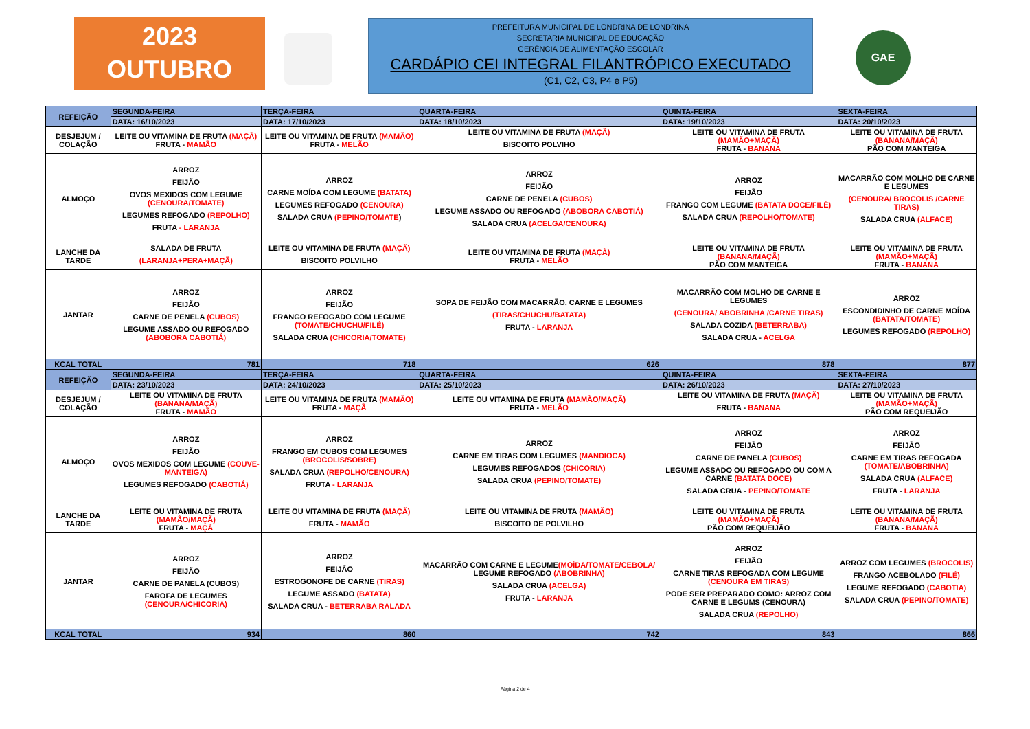2023
OUTUBRO
PREFEITURA MUNICIPAL DE LONDRINA DE LONDRINA
SECRETARIA MUNICIPAL DE EDUCAÇÃO
GERÊNCIA DE ALIMENTAÇÃO ESCOLAR
CARDÁPIO CEI INTEGRAL FILANTRÓPICO EXECUTADO
(C1, C2, C3, P4 e P5)
GAE
| REFEIÇÃO | SEGUNDA-FEIRA | TERÇA-FEIRA | QUARTA-FEIRA | QUINTA-FEIRA | SEXTA-FEIRA |
| --- | --- | --- | --- | --- | --- |
| | DATA: 16/10/2023 | DATA: 17/10/2023 | DATA: 18/10/2023 | DATA: 19/10/2023 | DATA: 20/10/2023 |
| DESJEJUM / COLAÇÃO | LEITE OU VITAMINA DE FRUTA (MAÇÃ) FRUTA - MAMÃO | LEITE OU VITAMINA DE FRUTA (MAMÃO) FRUTA - MELÃO | LEITE OU VITAMINA DE FRUTA (MAÇÃ) BISCOITO POLVIHO | LEITE OU VITAMINA DE FRUTA (MAMÃO+MAÇÃ) FRUTA - BANANA | LEITE OU VITAMINA DE FRUTA (BANANA/MAÇÃ) PÃO COM MANTEIGA |
| ALMOÇO | ARROZ FEIJÃO OVOS MEXIDOS COM LEGUME (CENOURA/TOMATE) LEGUMES REFOGADO (REPOLHO) FRUTA - LARANJA | ARROZ CARNE MOÍDA COM LEGUME (BATATA) LEGUMES REFOGADO (CENOURA) SALADA CRUA (PEPINO/TOMATE ) | ARROZ FEIJÃO CARNE DE PENELA (CUBOS) LEGUME ASSADO OU REFOGADO (ABOBORA CABOTIÁ) SALADA CRUA (ACELGA/CENOURA) | ARROZ FEIJÃO FRANGO COM LEGUME (BATATA DOCE/FILÉ) SALADA CRUA (REPOLHO/TOMATE) | MACARRÃO COM MOLHO DE CARNE E LEGUMES (CENOURA/ BROCOLIS /CARNE TIRAS) SALADA CRUA (ALFACE) |
| LANCHE DA TARDE | SALADA DE FRUTA (LARANJA+PERA+MAÇÃ) | LEITE OU VITAMINA DE FRUTA (MAÇÃ) BISCOITO POLVILHO | LEITE OU VITAMINA DE FRUTA (MAÇÃ) FRUTA - MELÃO | LEITE OU VITAMINA DE FRUTA (BANANA/MAÇÃ) PÃO COM MANTEIGA | LEITE OU VITAMINA DE FRUTA (MAMÃO+MAÇÃ) FRUTA - BANANA |
| JANTAR | ARROZ FEIJÃO CARNE DE PENELA (CUBOS) LEGUME ASSADO OU REFOGADO (ABOBORA CABOTIÁ) | ARROZ FEIJÃO FRANGO REFOGADO COM LEGUME (TOMATE/CHUCHU/FILÉ) SALADA CRUA (CHICORIA/TOMATE) | SOPA DE FEIJÃO COM MACARRÃO, CARNE E LEGUMES (TIRAS/CHUCHU/BATATA) FRUTA - LARANJA | MACARRÃO COM MOLHO DE CARNE E LEGUMES (CENOURA/ ABOBRINHA /CARNE TIRAS) SALADA COZIDA (BETERRABA) SALADA CRUA - ACELGA | ARROZ ESCONDIDINHO DE CARNE MOÍDA (BATATA/TOMATE) LEGUMES REFOGADO (REPOLHO) |
| KCAL TOTAL | 781 | 718 | 626 | 878 | 877 |
| REFEIÇÃO | SEGUNDA-FEIRA | TERÇA-FEIRA | QUARTA-FEIRA | QUINTA-FEIRA | SEXTA-FEIRA |
| | DATA: 23/10/2023 | DATA: 24/10/2023 | DATA: 25/10/2023 | DATA: 26/10/2023 | DATA: 27/10/2023 |
| DESJEJUM / COLAÇÃO | LEITE OU VITAMINA DE FRUTA (BANANA/MAÇÃ) FRUTA - MAMÃO | LEITE OU VITAMINA DE FRUTA (MAMÃO) FRUTA - MAÇÃ | LEITE OU VITAMINA DE FRUTA (MAMÃO/MAÇÃ) FRUTA - MELÃO | LEITE OU VITAMINA DE FRUTA (MAÇÃ) FRUTA - BANANA | LEITE OU VITAMINA DE FRUTA (MAMÃO+MAÇÃ) PÃO COM REQUEIJÃO |
| ALMOÇO | ARROZ FEIJÃO OVOS MEXIDOS COM LEGUME (COUVE-MANTEIGA) LEGUMES REFOGADO (CABOTIÁ) | ARROZ FRANGO EM CUBOS COM LEGUMES (BROCOLIS/SOBRE) SALADA CRUA (REPOLHO/CENOURA) FRUTA - LARANJA | ARROZ CARNE EM TIRAS COM LEGUMES (MANDIOCA) LEGUMES REFOGADOS (CHICORIA) SALADA CRUA (PEPINO/TOMATE) | ARROZ FEIJÃO CARNE DE PANELA (CUBOS) LEGUME ASSADO OU REFOGADO OU COM A CARNE (BATATA DOCE) SALADA CRUA - PEPINO/TOMATE | ARROZ FEIJÃO CARNE EM TIRAS REFOGADA (TOMATE/ABOBRINHA) SALADA CRUA (ALFACE) FRUTA - LARANJA |
| LANCHE DA TARDE | LEITE OU VITAMINA DE FRUTA (MAMÃO/MAÇÃ) FRUTA - MAÇÃ | LEITE OU VITAMINA DE FRUTA (MAÇÃ) FRUTA - MAMÃO | LEITE OU VITAMINA DE FRUTA (MAMÃO) BISCOITO DE POLVILHO | LEITE OU VITAMINA DE FRUTA (MAMÃO+MAÇÃ) PÃO COM REQUEIJÃO | LEITE OU VITAMINA DE FRUTA (BANANA/MAÇÃ) FRUTA - BANANA |
| JANTAR | ARROZ FEIJÃO CARNE DE PANELA (CUBOS) FAROFA DE LEGUMES (CENOURA/CHICORIA) | ARROZ FEIJÃO ESTROGONOFE DE CARNE (TIRAS) LEGUME ASSADO (BATATA) SALADA CRUA - BETERRABA RALADA | MACARRÃO COM CARNE E LEGUME (MOÍDA/TOMATE/CEBOLA/ LEGUME REFOGADO (ABOBRINHA) SALADA CRUA (ACELGA) FRUTA - LARANJA | ARROZ FEIJÃO CARNE TIRAS REFOGADA COM LEGUME (CENOURA EM TIRAS) PODE SER PREPARADO COMO: ARROZ COM CARNE E LEGUMS (CENOURA) SALADA CRUA (REPOLHO) | ARROZ COM LEGUMES (BROCOLIS) FRANGO ACEBOLADO (FILÉ) LEGUME REFOGADO (CABOTIA) SALADA CRUA (PEPINO/TOMATE) |
| KCAL TOTAL | 934 | 860 | 742 | 843 | 866 |
Página 2 de 4